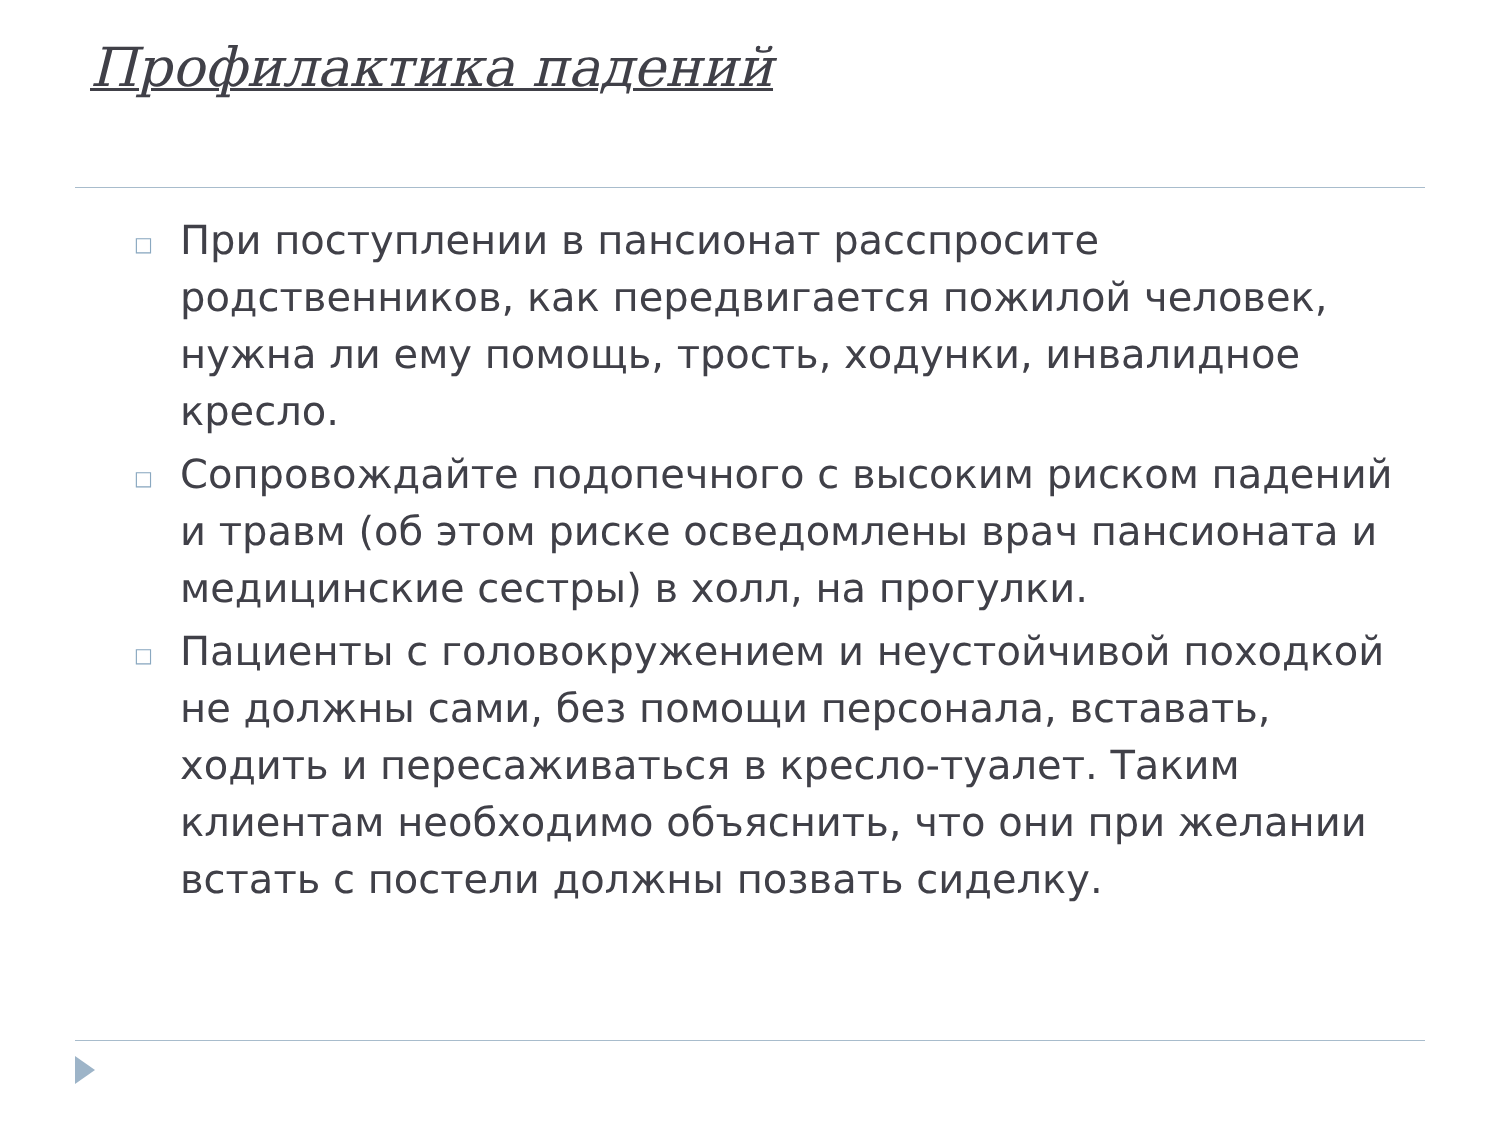Профилактика падений
□ При поступлении в пансионат расспросите родственников, как передвигается пожилой человек, нужна ли ему помощь, трость, ходунки, инвалидное кресло.
□ Сопровождайте подопечного с высоким риском падений и травм (об этом риске осведомлены врач пансионата и медицинские сестры) в холл, на прогулки.
□ Пациенты с головокружением и неустойчивой походкой не должны сами, без помощи персонала, вставать, ходить и пересаживаться в кресло-туалет. Таким клиентам необходимо объяснить, что они при желании встать с постели должны позвать сиделку.